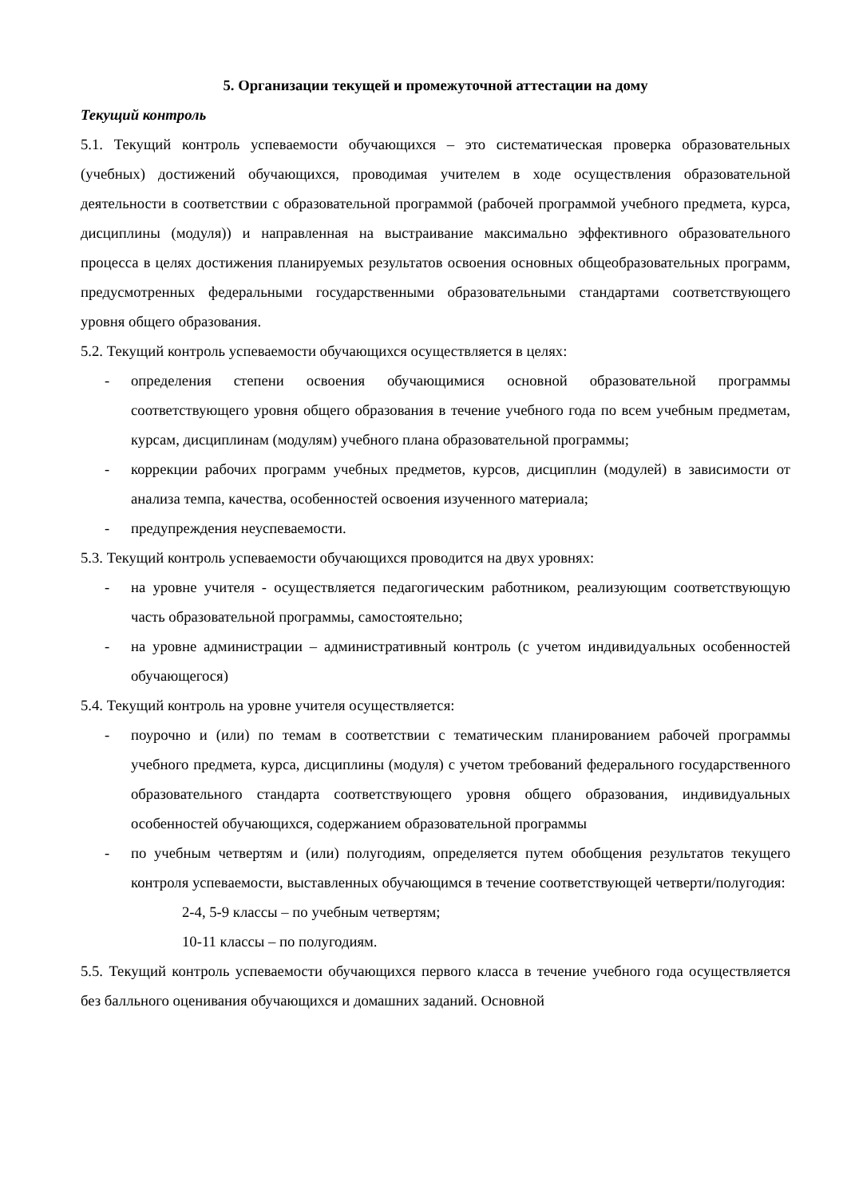5. Организации текущей и промежуточной аттестации на дому
Текущий контроль
5.1. Текущий контроль успеваемости обучающихся – это систематическая проверка образовательных (учебных) достижений обучающихся, проводимая учителем в ходе осуществления образовательной деятельности в соответствии с образовательной программой (рабочей программой учебного предмета, курса, дисциплины (модуля)) и направленная на выстраивание максимально эффективного образовательного процесса в целях достижения планируемых результатов освоения основных общеобразовательных программ, предусмотренных федеральными государственными образовательными стандартами соответствующего уровня общего образования.
5.2. Текущий контроль успеваемости обучающихся осуществляется в целях:
- определения степени освоения обучающимися основной образовательной программы соответствующего уровня общего образования в течение учебного года по всем учебным предметам, курсам, дисциплинам (модулям) учебного плана образовательной программы;
- коррекции рабочих программ учебных предметов, курсов, дисциплин (модулей) в зависимости от анализа темпа, качества, особенностей освоения изученного материала;
- предупреждения неуспеваемости.
5.3. Текущий контроль успеваемости обучающихся проводится на двух уровнях:
- на уровне учителя - осуществляется педагогическим работником, реализующим соответствующую часть образовательной программы, самостоятельно;
- на уровне администрации – административный контроль (с учетом индивидуальных особенностей обучающегося)
5.4. Текущий контроль на уровне учителя осуществляется:
- поурочно и (или) по темам в соответствии с тематическим планированием рабочей программы учебного предмета, курса, дисциплины (модуля) с учетом требований федерального государственного образовательного стандарта соответствующего уровня общего образования, индивидуальных особенностей обучающихся, содержанием образовательной программы
- по учебным четвертям и (или) полугодиям, определяется путем обобщения результатов текущего контроля успеваемости, выставленных обучающимся в течение соответствующей четверти/полугодия:
2-4, 5-9 классы – по учебным четвертям;
10-11 классы – по полугодиям.
5.5. Текущий контроль успеваемости обучающихся первого класса в течение учебного года осуществляется без балльного оценивания обучающихся и домашних заданий. Основной